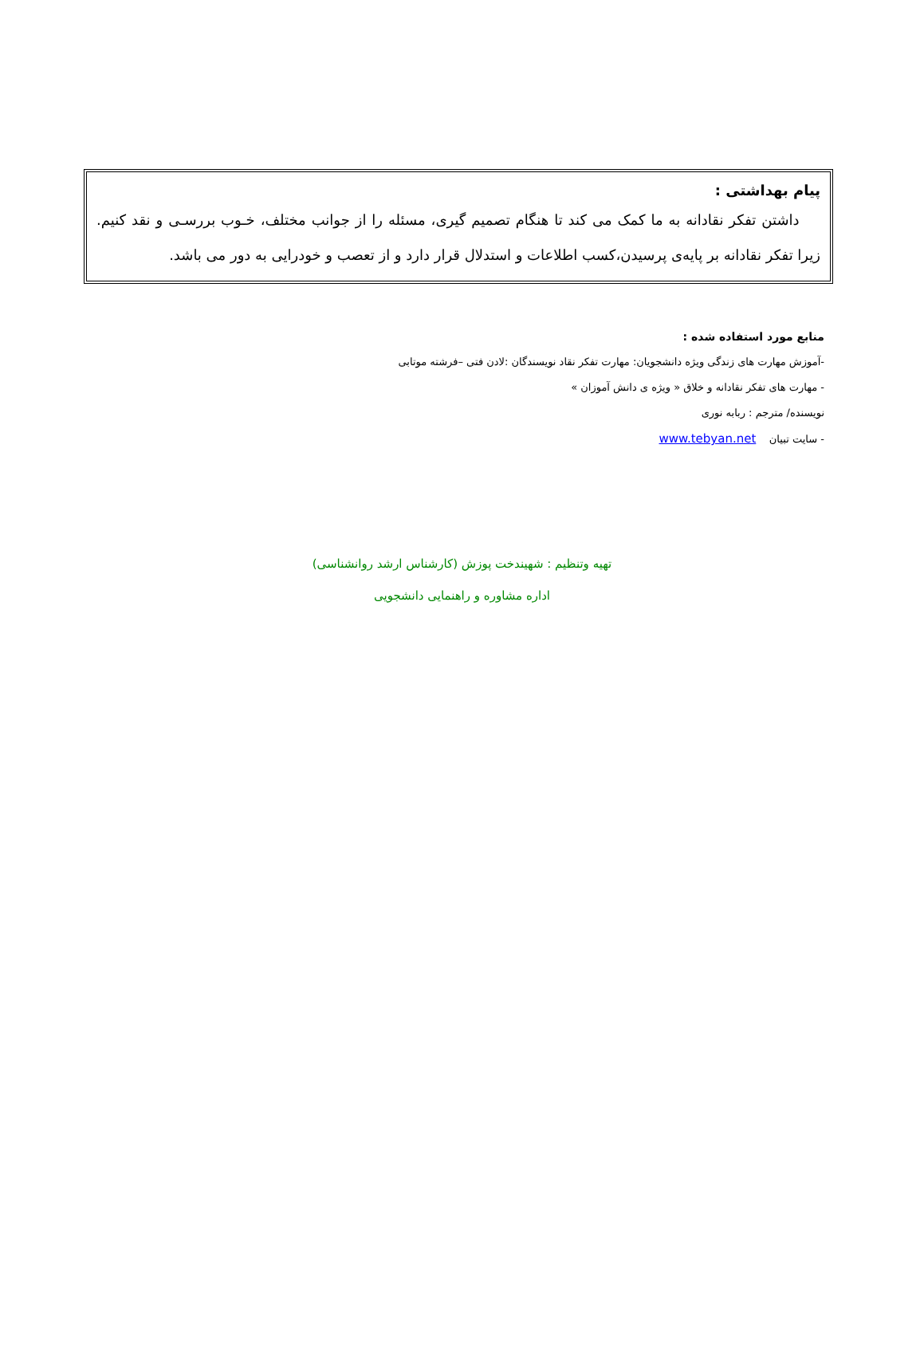پیام بهداشتی :
داشتن تفکر نقادانه به ما کمک می کند تا هنگام تصمیم گیری، مسئله را از جوانب مختلف، خـوب بررسـی و نقد کنیم. زیرا تفکر نقادانه بر پایه‌ی پرسیدن،کسب اطلاعات و استدلال قرار دارد و از تعصب و خودرایی به دور می باشد.
منابع مورد استفاده شده :
-آموزش مهارت های زندگی ویژه دانشجویان: مهارت تفکر نقاد نویسندگان :لادن فتی –فرشته موتابی
- مهارت های تفکر نقادانه و خلاق « ویژه ی دانش آموزان »
نویسنده/ مترجم : ربابه نوری
- سایت تبیان www.tebyan.net
تهیه وتنظیم : شهیندخت پوزش (کارشناس ارشد روانشناسی)
اداره مشاوره و راهنمایی دانشجویی